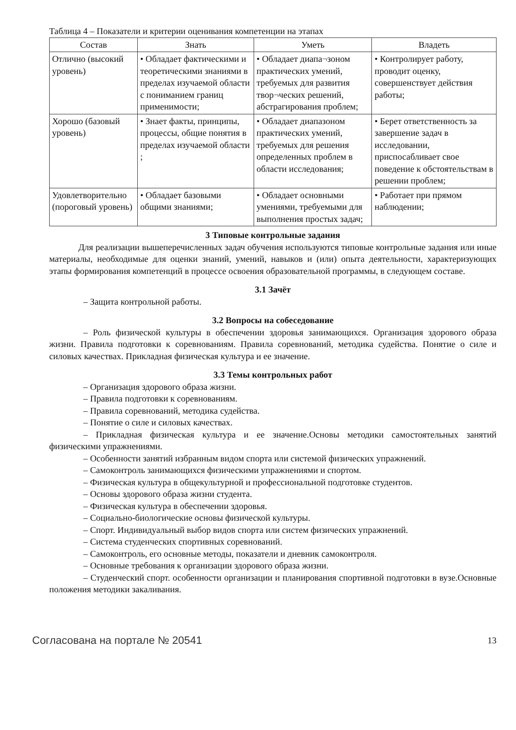Таблица 4 – Показатели и критерии оценивания компетенции на этапах
| Состав | Знать | Уметь | Владеть |
| --- | --- | --- | --- |
| Отлично (высокий уровень) | • Обладает фактическими и теоретическими знаниями в пределах изучаемой области с пониманием границ применимости; | • Обладает диапа¬зоном практических умений, требуемых для развития твор¬ческих решений, абстрагирования проблем; | • Контролирует работу, проводит оценку, совершенствует действия работы; |
| Хорошо (базовый уровень) | • Знает факты, принципы, процессы, общие понятия в пределах изучаемой области ; | • Обладает диапазоном практических умений, требуемых для решения определенных проблем в области исследования; | • Берет ответственность за завершение задач в исследовании, приспосабливает свое поведение к обстоятельствам в решении проблем; |
| Удовлетворительно (пороговый уровень) | • Обладает базовыми общими знаниями; | • Обладает основными умениями, требуемыми для выполнения простых задач; | • Работает при прямом наблюдении; |
3 Типовые контрольные задания
Для реализации вышеперечисленных задач обучения используются типовые контрольные задания или иные материалы, необходимые для оценки знаний, умений, навыков и (или) опыта деятельности, характеризующих этапы формирования компетенций в процессе освоения образовательной программы, в следующем составе.
3.1 Зачёт
– Защита контрольной работы.
3.2 Вопросы на собеседование
– Роль физической культуры в обеспечении здоровья занимающихся. Организация здорового образа жизни. Правила подготовки к соревнованиям. Правила соревнований, методика судейства. Понятие о силе и силовых качествах. Прикладная физическая культура и ее значение.
3.3 Темы контрольных работ
– Организация здорового образа жизни.
– Правила подготовки к соревнованиям.
– Правила соревнований, методика судейства.
– Понятие о силе и силовых качествах.
– Прикладная физическая культура и ее значение.Основы методики самостоятельных занятий физическими упражнениями.
– Особенности занятий избранным видом спорта или системой физических упражнений.
– Самоконтроль занимающихся физическими упражнениями и спортом.
– Физическая культура в общекультурной и профессиональной подготовке студентов.
– Основы здорового образа жизни студента.
– Физическая культура в обеспечении здоровья.
– Социально-биологические основы физической культуры.
– Спорт. Индивидуальный выбор видов спорта или систем физических упражнений.
– Система студенческих спортивных соревнований.
– Самоконтроль, его основные методы, показатели и дневник самоконтроля.
– Основные требования к организации здорового образа жизни.
– Студенческий спорт. особенности организации и планирования спортивной подготовки в вузе.Основные положения методики закаливания.
Согласована на портале № 20541 13